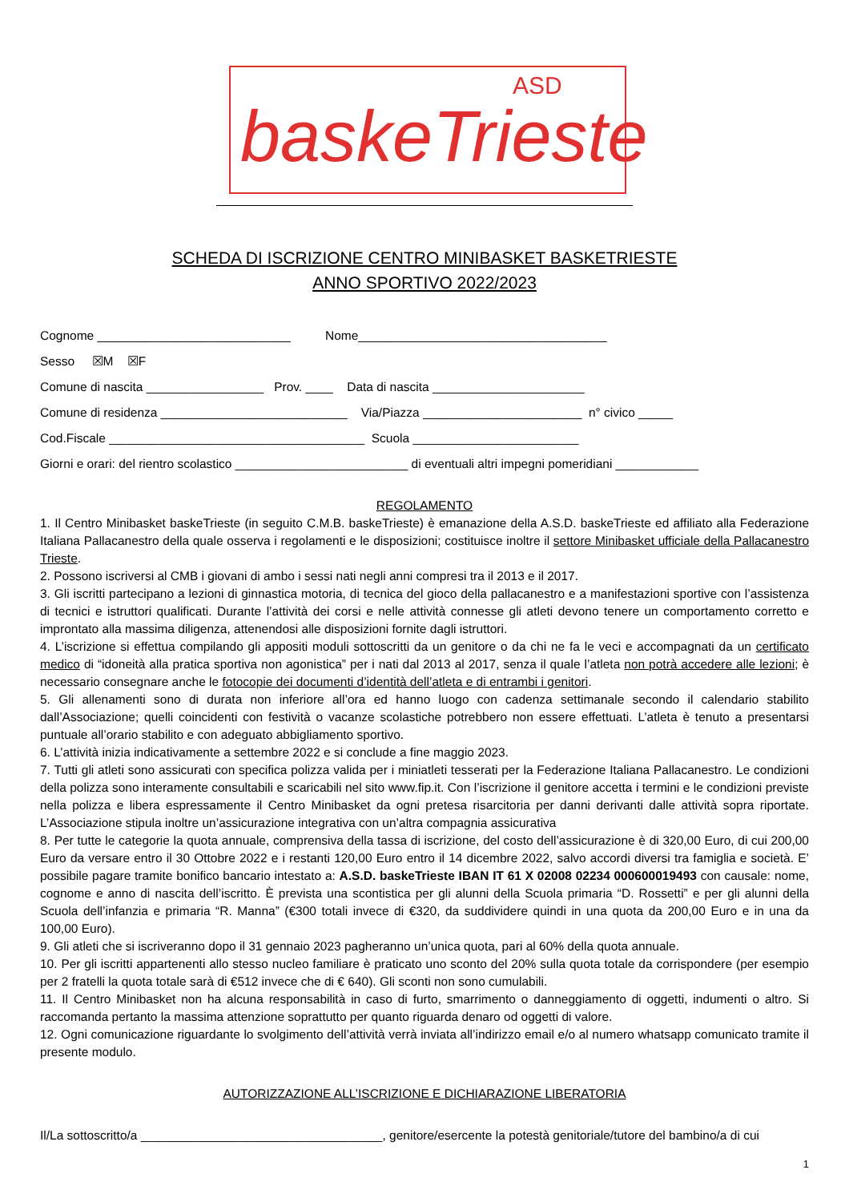ASD
baskeTrieste
SCHEDA DI ISCRIZIONE CENTRO MINIBASKET BASKETRIESTE
ANNO SPORTIVO 2022/2023
Cognome ____________________________ Nome____________________________________
Sesso ☒M ☒F
Comune di nascita _________________ Prov. ____ Data di nascita ______________________
Comune di residenza ___________________________ Via/Piazza _______________________ n° civico _____
Cod.Fiscale _____________________________________ Scuola ________________________
Giorni e orari: del rientro scolastico _________________________ di eventuali altri impegni pomeridiani ____________
REGOLAMENTO
1. Il Centro Minibasket baskeTrieste (in seguito C.M.B. baskeTrieste) è emanazione della A.S.D. baskeTrieste ed affiliato alla Federazione Italiana Pallacanestro della quale osserva i regolamenti e le disposizioni; costituisce inoltre il settore Minibasket ufficiale della Pallacanestro Trieste.
2. Possono iscriversi al CMB i giovani di ambo i sessi nati negli anni compresi tra il 2013 e il 2017.
3. Gli iscritti partecipano a lezioni di ginnastica motoria, di tecnica del gioco della pallacanestro e a manifestazioni sportive con l’assistenza di tecnici e istruttori qualificati. Durante l’attività dei corsi e nelle attività connesse gli atleti devono tenere un comportamento corretto e improntato alla massima diligenza, attenendosi alle disposizioni fornite dagli istruttori.
4. L’iscrizione si effettua compilando gli appositi moduli sottoscritti da un genitore o da chi ne fa le veci e accompagnati da un certificato medico di “idoneità alla pratica sportiva non agonistica” per i nati dal 2013 al 2017, senza il quale l’atleta non potrà accedere alle lezioni; è necessario consegnare anche le fotocopie dei documenti d’identità dell’atleta e di entrambi i genitori.
5. Gli allenamenti sono di durata non inferiore all’ora ed hanno luogo con cadenza settimanale secondo il calendario stabilito dall’Associazione; quelli coincidenti con festività o vacanze scolastiche potrebbero non essere effettuati. L’atleta è tenuto a presentarsi puntuale all’orario stabilito e con adeguato abbigliamento sportivo.
6. L’attività inizia indicativamente a settembre 2022 e si conclude a fine maggio 2023.
7. Tutti gli atleti sono assicurati con specifica polizza valida per i miniatleti tesserati per la Federazione Italiana Pallacanestro. Le condizioni della polizza sono interamente consultabili e scaricabili nel sito www.fip.it. Con l’iscrizione il genitore accetta i termini e le condizioni previste nella polizza e libera espressamente il Centro Minibasket da ogni pretesa risarcitoria per danni derivanti dalle attività sopra riportate. L’Associazione stipula inoltre un’assicurazione integrativa con un’altra compagnia assicurativa
8. Per tutte le categorie la quota annuale, comprensiva della tassa di iscrizione, del costo dell’assicurazione è di 320,00 Euro, di cui 200,00 Euro da versare entro il 30 Ottobre 2022 e i restanti 120,00 Euro entro il 14 dicembre 2022, salvo accordi diversi tra famiglia e società. E’ possibile pagare tramite bonifico bancario intestato a: A.S.D. baskeTrieste IBAN IT 61 X 02008 02234 000600019493 con causale: nome, cognome e anno di nascita dell’iscritto. È prevista una scontistica per gli alunni della Scuola primaria “D. Rossetti” e per gli alunni della Scuola dell’infanzia e primaria “R. Manna” (€300 totali invece di €320, da suddividere quindi in una quota da 200,00 Euro e in una da 100,00 Euro).
9. Gli atleti che si iscriveranno dopo il 31 gennaio 2023 pagheranno un’unica quota, pari al 60% della quota annuale.
10. Per gli iscritti appartenenti allo stesso nucleo familiare è praticato uno sconto del 20% sulla quota totale da corrispondere (per esempio per 2 fratelli la quota totale sarà di €512 invece che di € 640). Gli sconti non sono cumulabili.
11. Il Centro Minibasket non ha alcuna responsabilità in caso di furto, smarrimento o danneggiamento di oggetti, indumenti o altro. Si raccomanda pertanto la massima attenzione soprattutto per quanto riguarda denaro od oggetti di valore.
12. Ogni comunicazione riguardante lo svolgimento dell’attività verrà inviata all’indirizzo email e/o al numero whatsapp comunicato tramite il presente modulo.
AUTORIZZAZIONE ALL’ISCRIZIONE E DICHIARAZIONE LIBERATORIA
Il/La sottoscritto/a ___________________________________, genitore/esercente la potestà genitoriale/tutore del bambino/a di cui
1